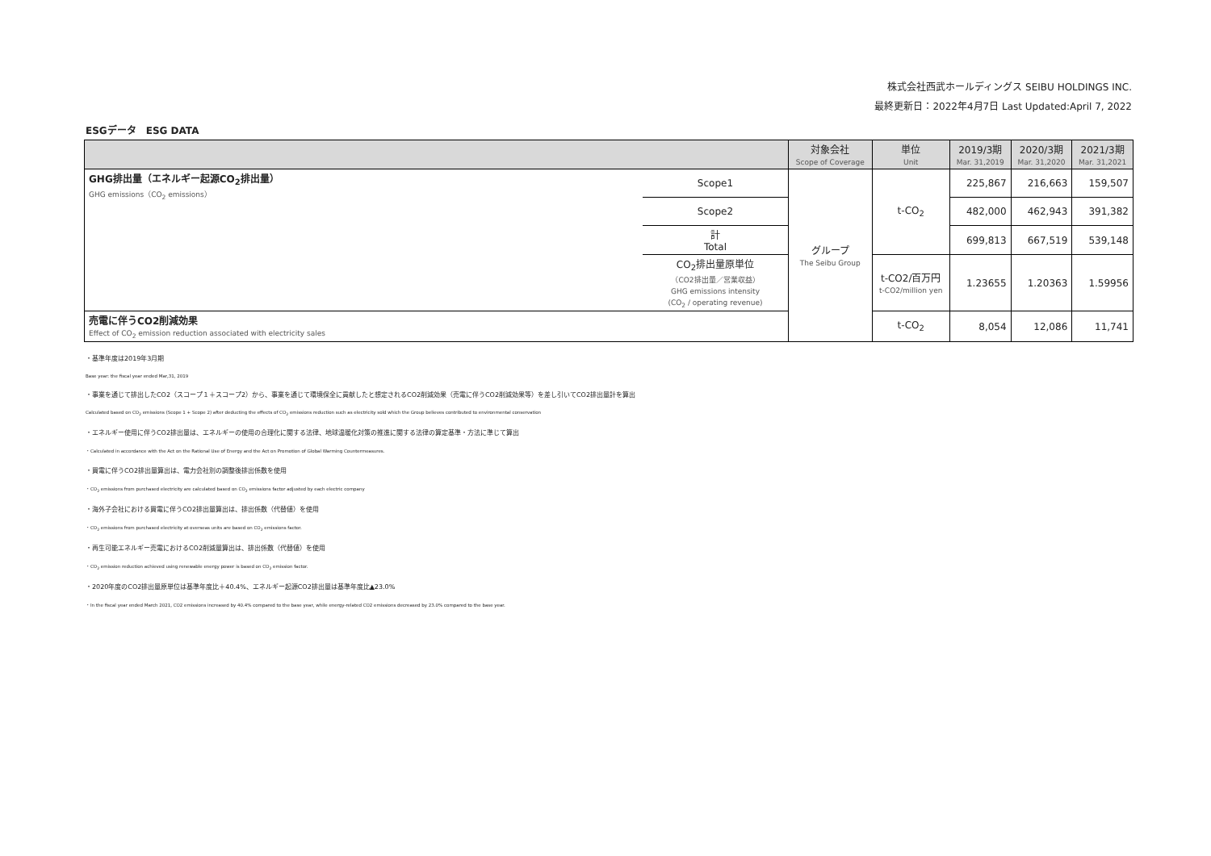株式会社西武ホールディングス SEIBU HOLDINGS INC.
最終更新日：2022年4月7日 Last Updated:April 7, 2022
ESGデータ　ESG DATA
| | | 対象会社 Scope of Coverage | 単位 Unit | 2019/3期 Mar. 31,2019 | 2020/3期 Mar. 31,2020 | 2021/3期 Mar. 31,2021 |
| --- | --- | --- | --- | --- | --- | --- |
| GHG排出量（エネルギー起源CO<sub>2</sub>排出量） GHG emissions（CO<sub>2</sub> emissions） | Scope1 | グループ The Seibu Group | t-CO<sub>2</sub> | 225,867 | 216,663 | 159,507 |
| | Scope2 | | | 482,000 | 462,943 | 391,382 |
| | 計 Total | | | 699,813 | 667,519 | 539,148 |
| | CO<sub>2</sub>排出量原単位 （CO2排出量／営業収益） GHG emissions intensity (CO<sub>2</sub> / operating revenue) | | t-CO2/百万円 t-CO2/million yen | 1.23655 | 1.20363 | 1.59956 |
| 売電に伴うCO2削減効果 Effect of CO<sub>2</sub> emission reduction associated with electricity sales | | | t-CO<sub>2</sub> | 8,054 | 12,086 | 11,741 |
・基準年度は2019年3月期
Base year: the fiscal year ended Mar,31, 2019
・事業を通じて排出したCO2（スコープ１＋スコープ2）から、事業を通じて環境保全に貢献したと想定されるCO2削減効果（売電に伴うCO2削減効果等）を差し引いてCO2排出量計を算出
Calculated based on CO<sub>2</sub> emissions (Scope 1 + Scope 2) after deducting the effects of CO<sub>2</sub> emissions reduction such as electricity sold which the Group believes contributed to environmental conservation
・エネルギー使用に伴うCO2排出量は、エネルギーの使用の合理化に関する法律、地球温暖化対策の推進に関する法律の算定基準・方法に準じて算出
・Calculated in accordance with the Act on the Rational Use of Energy and the Act on Promotion of Global Warming Countermeasures.
・買電に伴うCO2排出量算出は、電力会社別の調整後排出係数を使用
・CO<sub>2</sub> emissions from purchased electricity are calculated based on CO<sub>2</sub> emissions factor adjusted by each electric company
・海外子会社における買電に伴うCO2排出量算出は、排出係数（代替値）を使用
・CO<sub>2</sub> emissions from purchased electricity at overseas units are based on CO<sub>2</sub> emissions factor.
・再生可能エネルギー売電におけるCO2削減量算出は、排出係数（代替値）を使用
・CO<sub>2</sub> emission reduction achieved using renewable energy power is based on CO<sub>2</sub> emission factor.
・2020年度のCO2排出量原単位は基準年度比＋40.4%、エネルギー起源CO2排出量は基準年度比▲23.0%
・In the fiscal year ended March 2021, CO2 emissions increased by 40.4% compared to the base year, while energy-related CO2 emissions decreased by 23.0% compared to the base year.